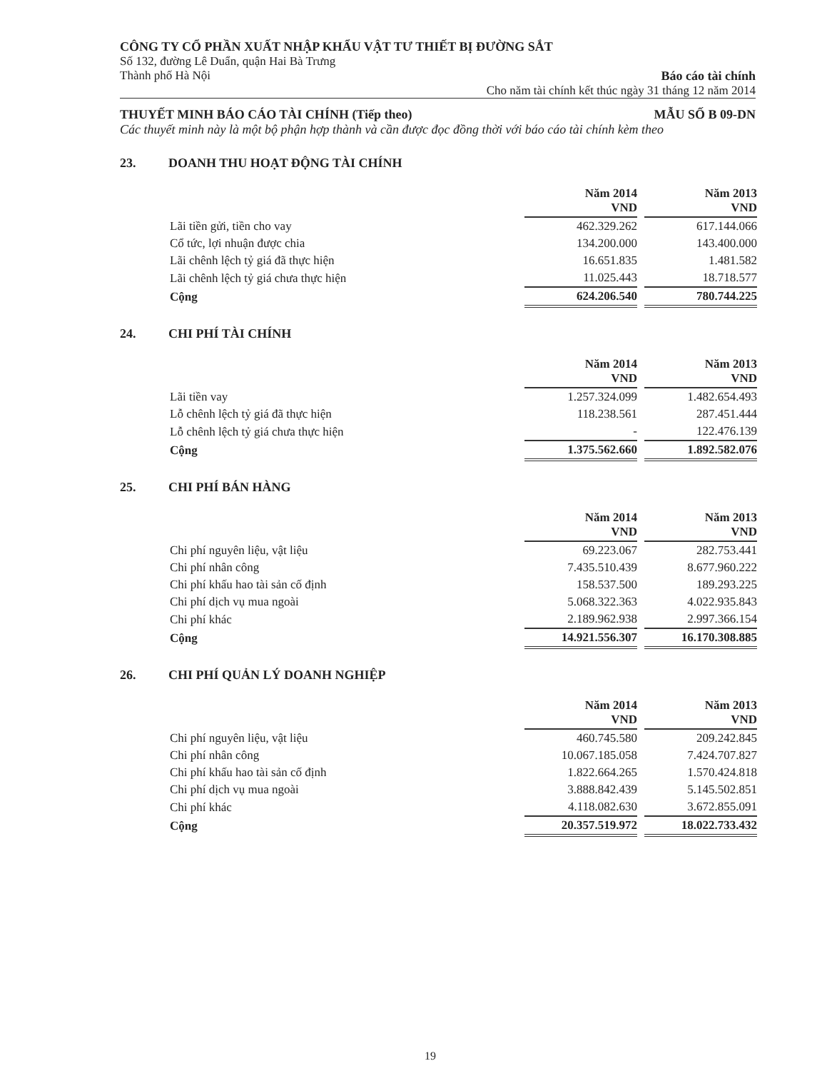CÔNG TY CỔ PHẦN XUẤT NHẬP KHẨU VẬT TƯ THIẾT BỊ ĐƯỜNG SẮT
Số 132, đường Lê Duẩn, quận Hai Bà Trưng
Thành phố Hà Nội Báo cáo tài chính
Cho năm tài chính kết thúc ngày 31 tháng 12 năm 2014
THUYẾT MINH BÁO CÁO TÀI CHÍNH (Tiếp theo) MẪU SỐ B 09-DN
Các thuyết minh này là một bộ phận hợp thành và cần được đọc đồng thời với báo cáo tài chính kèm theo
23. DOANH THU HOẠT ĐỘNG TÀI CHÍNH
| | Năm 2014 VND | | Năm 2013 VND |
| Lãi tiền gửi, tiền cho vay | 462.329.262 | | 617.144.066 |
| Cổ tức, lợi nhuận được chia | 134.200.000 | | 143.400.000 |
| Lãi chênh lệch tỷ giá đã thực hiện | 16.651.835 | | 1.481.582 |
| Lãi chênh lệch tỷ giá chưa thực hiện | 11.025.443 | | 18.718.577 |
| Cộng | 624.206.540 | | 780.744.225 |
24. CHI PHÍ TÀI CHÍNH
| | Năm 2014 VND | | Năm 2013 VND |
| Lãi tiền vay | 1.257.324.099 | | 1.482.654.493 |
| Lỗ chênh lệch tỷ giá đã thực hiện | 118.238.561 | | 287.451.444 |
| Lỗ chênh lệch tỷ giá chưa thực hiện | - | | 122.476.139 |
| Cộng | 1.375.562.660 | | 1.892.582.076 |
25. CHI PHÍ BÁN HÀNG
| | Năm 2014 VND | | Năm 2013 VND |
| Chi phí nguyên liệu, vật liệu | 69.223.067 | | 282.753.441 |
| Chi phí nhân công | 7.435.510.439 | | 8.677.960.222 |
| Chi phí khấu hao tài sản cố định | 158.537.500 | | 189.293.225 |
| Chi phí dịch vụ mua ngoài | 5.068.322.363 | | 4.022.935.843 |
| Chi phí khác | 2.189.962.938 | | 2.997.366.154 |
| Cộng | 14.921.556.307 | | 16.170.308.885 |
26. CHI PHÍ QUẢN LÝ DOANH NGHIỆP
| | Năm 2014 VND | | Năm 2013 VND |
| Chi phí nguyên liệu, vật liệu | 460.745.580 | | 209.242.845 |
| Chi phí nhân công | 10.067.185.058 | | 7.424.707.827 |
| Chi phí khấu hao tài sản cố định | 1.822.664.265 | | 1.570.424.818 |
| Chi phí dịch vụ mua ngoài | 3.888.842.439 | | 5.145.502.851 |
| Chi phí khác | 4.118.082.630 | | 3.672.855.091 |
| Cộng | 20.357.519.972 | | 18.022.733.432 |
19